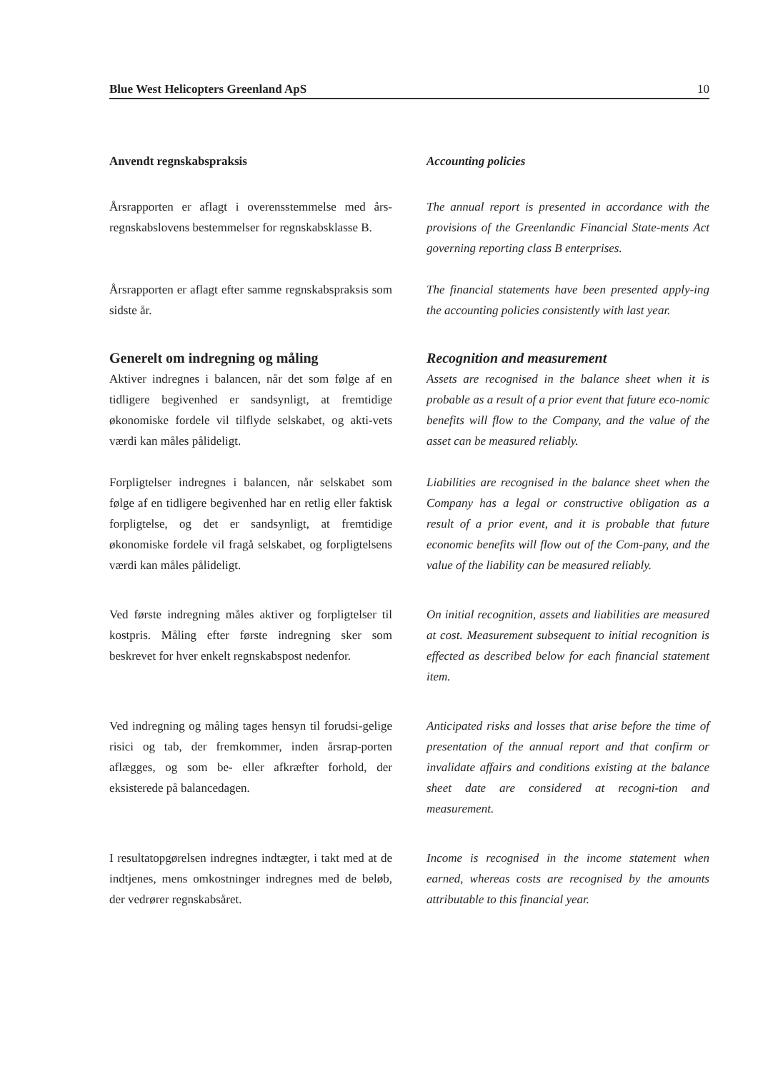Blue West Helicopters Greenland ApS 10
Anvendt regnskabspraksis Accounting policies
Årsrapporten er aflagt i overensstemmelse med års-regnskabslovens bestemmelser for regnskabsklasse B.
The annual report is presented in accordance with the provisions of the Greenlandic Financial State-ments Act governing reporting class B enterprises.
Årsrapporten er aflagt efter samme regnskabspraksis som sidste år.
The financial statements have been presented apply-ing the accounting policies consistently with last year.
Generelt om indregning og måling
Aktiver indregnes i balancen, når det som følge af en tidligere begivenhed er sandsynligt, at fremtidige økonomiske fordele vil tilflyde selskabet, og akti-vets værdi kan måles pålideligt.
Recognition and measurement
Assets are recognised in the balance sheet when it is probable as a result of a prior event that future eco-nomic benefits will flow to the Company, and the value of the asset can be measured reliably.
Forpligtelser indregnes i balancen, når selskabet som følge af en tidligere begivenhed har en retlig eller faktisk forpligtelse, og det er sandsynligt, at fremtidige økonomiske fordele vil fragå selskabet, og forpligtelsens værdi kan måles pålideligt.
Liabilities are recognised in the balance sheet when the Company has a legal or constructive obligation as a result of a prior event, and it is probable that future economic benefits will flow out of the Com-pany, and the value of the liability can be measured reliably.
Ved første indregning måles aktiver og forpligtelser til kostpris. Måling efter første indregning sker som beskrevet for hver enkelt regnskabspost nedenfor.
On initial recognition, assets and liabilities are measured at cost. Measurement subsequent to initial recognition is effected as described below for each financial statement item.
Ved indregning og måling tages hensyn til forudsi-gelige risici og tab, der fremkommer, inden årsrap-porten aflægges, og som be- eller afkræfter forhold, der eksisterede på balancedagen.
Anticipated risks and losses that arise before the time of presentation of the annual report and that confirm or invalidate affairs and conditions existing at the balance sheet date are considered at recogni-tion and measurement.
I resultatopgørelsen indregnes indtægter, i takt med at de indtjenes, mens omkostninger indregnes med de beløb, der vedrører regnskabsåret.
Income is recognised in the income statement when earned, whereas costs are recognised by the amounts attributable to this financial year.